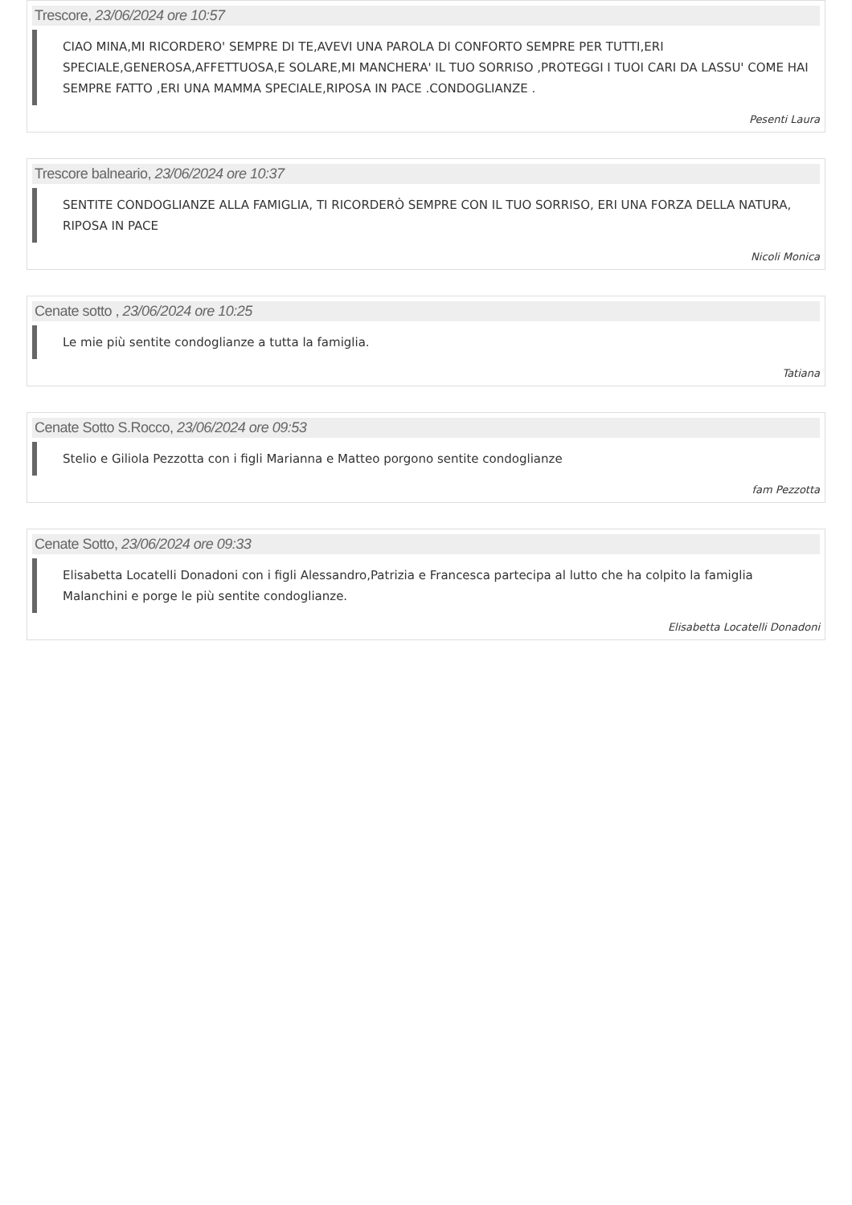Trescore, 23/06/2024 ore 10:57
CIAO MINA,MI RICORDERO' SEMPRE DI TE,AVEVI UNA PAROLA DI CONFORTO SEMPRE PER TUTTI,ERI SPECIALE,GENEROSA,AFFETTUOSA,E SOLARE,MI MANCHERA' IL TUO SORRISO ,PROTEGGI I TUOI CARI DA LASSU' COME HAI SEMPRE FATTO ,ERI UNA MAMMA SPECIALE,RIPOSA IN PACE .CONDOGLIANZE .
Pesenti Laura
Trescore balneario, 23/06/2024 ore 10:37
SENTITE CONDOGLIANZE ALLA FAMIGLIA, TI RICORDERÒ SEMPRE CON IL TUO SORRISO, ERI UNA FORZA DELLA NATURA, RIPOSA IN PACE
Nicoli Monica
Cenate sotto , 23/06/2024 ore 10:25
Le mie più sentite condoglianze a tutta la famiglia.
Tatiana
Cenate Sotto S.Rocco, 23/06/2024 ore 09:53
Stelio e Giliola Pezzotta con i figli Marianna e Matteo porgono sentite condoglianze
fam Pezzotta
Cenate Sotto, 23/06/2024 ore 09:33
Elisabetta Locatelli Donadoni con i figli Alessandro,Patrizia e Francesca partecipa al lutto che ha colpito la famiglia Malanchini e porge le più sentite condoglianze.
Elisabetta Locatelli Donadoni